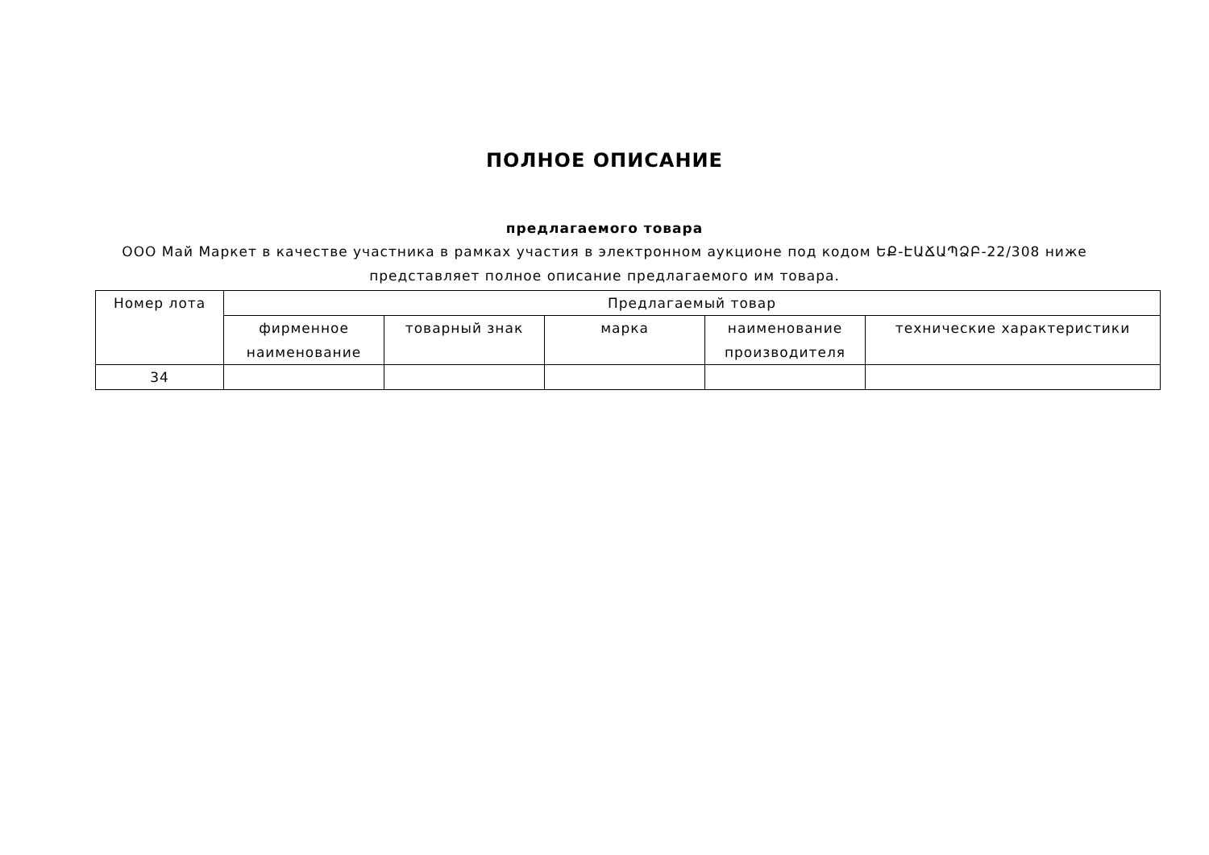ПОЛНОЕ ОПИСАНИЕ
предлагаемого товара
ООО Май Маркет в качестве участника в рамках участия в электронном аукционе под кодом ԵՔ-ԷԱՃԱՊՁԲ-22/308 ниже представляет полное описание предлагаемого им товара.
| Номер лота | Предлагаемый товар | | | | |
| --- | --- | --- | --- | --- | --- |
| | фирменное наименование | товарный знак | марка | наименование производителя | технические характеристики |
| 34 | | | | | |